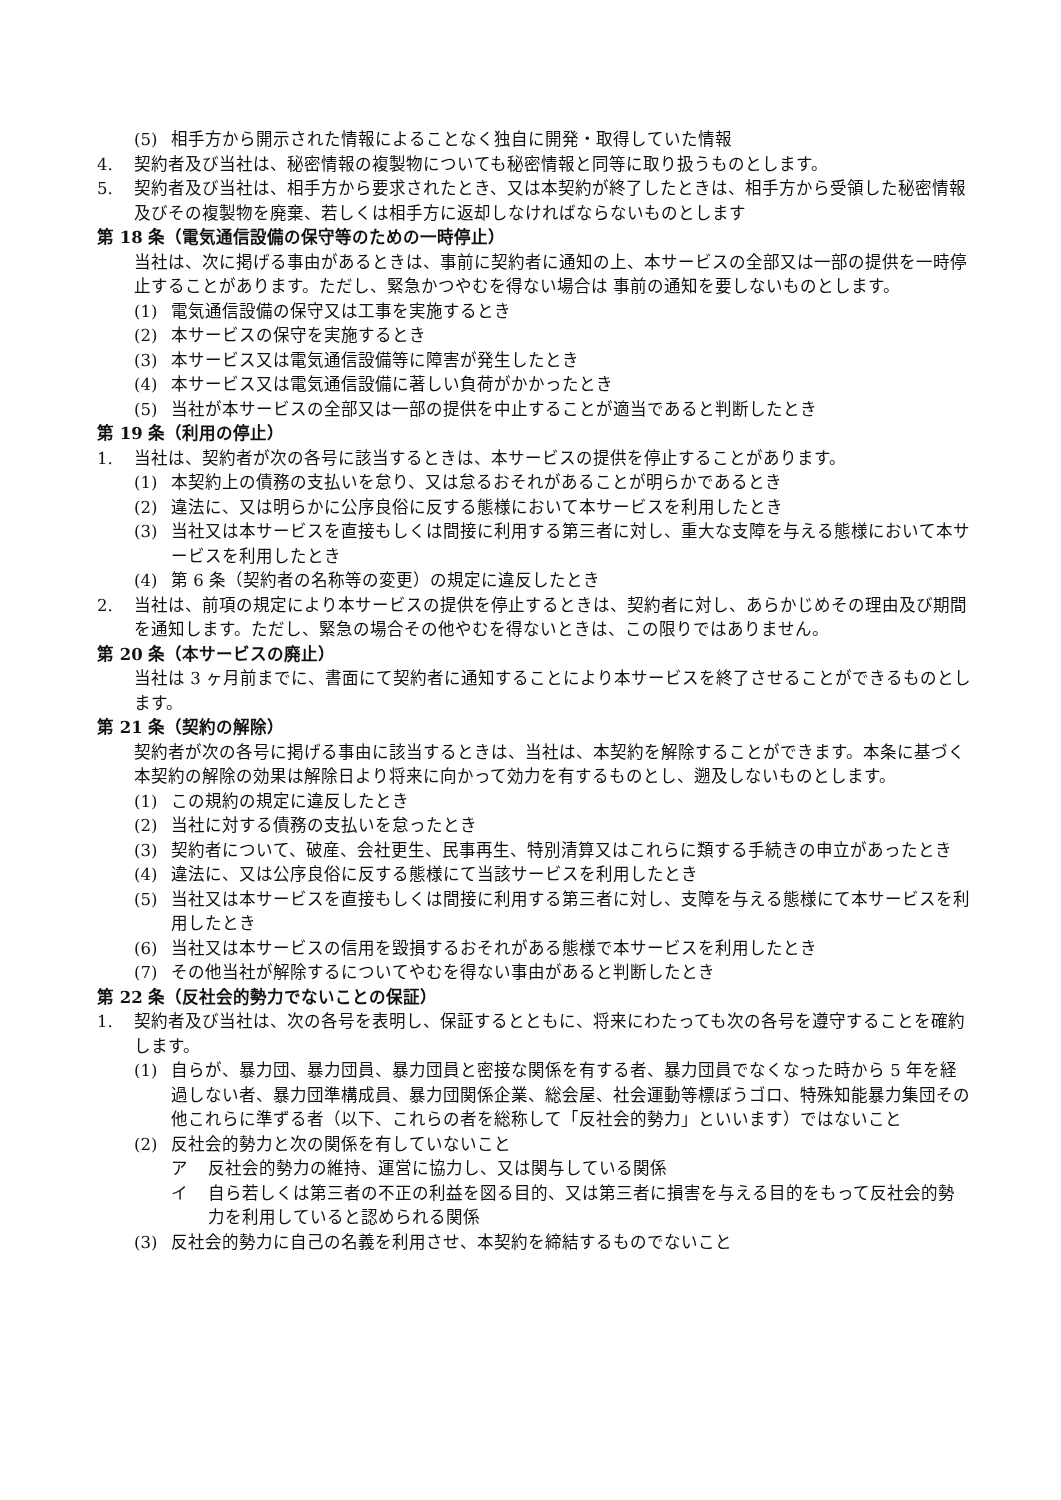(5) 相手方から開示された情報によることなく独自に開発・取得していた情報
4. 契約者及び当社は、秘密情報の複製物についても秘密情報と同等に取り扱うものとします。
5. 契約者及び当社は、相手方から要求されたとき、又は本契約が終了したときは、相手方から受領した秘密情報及びその複製物を廃棄、若しくは相手方に返却しなければならないものとします
第 18 条（電気通信設備の保守等のための一時停止）
当社は、次に掲げる事由があるときは、事前に契約者に通知の上、本サービスの全部又は一部の提供を一時停止することがあります。ただし、緊急かつやむを得ない場合は 事前の通知を要しないものとします。
(1) 電気通信設備の保守又は工事を実施するとき
(2) 本サービスの保守を実施するとき
(3) 本サービス又は電気通信設備等に障害が発生したとき
(4) 本サービス又は電気通信設備に著しい負荷がかかったとき
(5) 当社が本サービスの全部又は一部の提供を中止することが適当であると判断したとき
第 19 条（利用の停止）
1. 当社は、契約者が次の各号に該当するときは、本サービスの提供を停止することがあります。
(1) 本契約上の債務の支払いを怠り、又は怠るおそれがあることが明らかであるとき
(2) 違法に、又は明らかに公序良俗に反する態様において本サービスを利用したとき
(3) 当社又は本サービスを直接もしくは間接に利用する第三者に対し、重大な支障を与える態様において本サービスを利用したとき
(4) 第 6 条（契約者の名称等の変更）の規定に違反したとき
2. 当社は、前項の規定により本サービスの提供を停止するときは、契約者に対し、あらかじめその理由及び期間を通知します。ただし、緊急の場合その他やむを得ないときは、この限りではありません。
第 20 条（本サービスの廃止）
当社は 3 ヶ月前までに、書面にて契約者に通知することにより本サービスを終了させることができるものとします。
第 21 条（契約の解除）
契約者が次の各号に掲げる事由に該当するときは、当社は、本契約を解除することができます。本条に基づく本契約の解除の効果は解除日より将来に向かって効力を有するものとし、遡及しないものとします。
(1) この規約の規定に違反したとき
(2) 当社に対する債務の支払いを怠ったとき
(3) 契約者について、破産、会社更生、民事再生、特別清算又はこれらに類する手続きの申立があったとき
(4) 違法に、又は公序良俗に反する態様にて当該サービスを利用したとき
(5) 当社又は本サービスを直接もしくは間接に利用する第三者に対し、支障を与える態様にて本サービスを利用したとき
(6) 当社又は本サービスの信用を毀損するおそれがある態様で本サービスを利用したとき
(7) その他当社が解除するについてやむを得ない事由があると判断したとき
第 22 条（反社会的勢力でないことの保証）
1. 契約者及び当社は、次の各号を表明し、保証するとともに、将来にわたっても次の各号を遵守することを確約します。
(1) 自らが、暴力団、暴力団員、暴力団員と密接な関係を有する者、暴力団員でなくなった時から 5 年を経過しない者、暴力団準構成員、暴力団関係企業、総会屋、社会運動等標ぼうゴロ、特殊知能暴力集団その他これらに準ずる者（以下、これらの者を総称して「反社会的勢力」といいます）ではないこと
(2) 反社会的勢力と次の関係を有していないこと
ア 反社会的勢力の維持、運営に協力し、又は関与している関係
イ 自ら若しくは第三者の不正の利益を図る目的、又は第三者に損害を与える目的をもって反社会的勢力を利用していると認められる関係
(3) 反社会的勢力に自己の名義を利用させ、本契約を締結するものでないこと